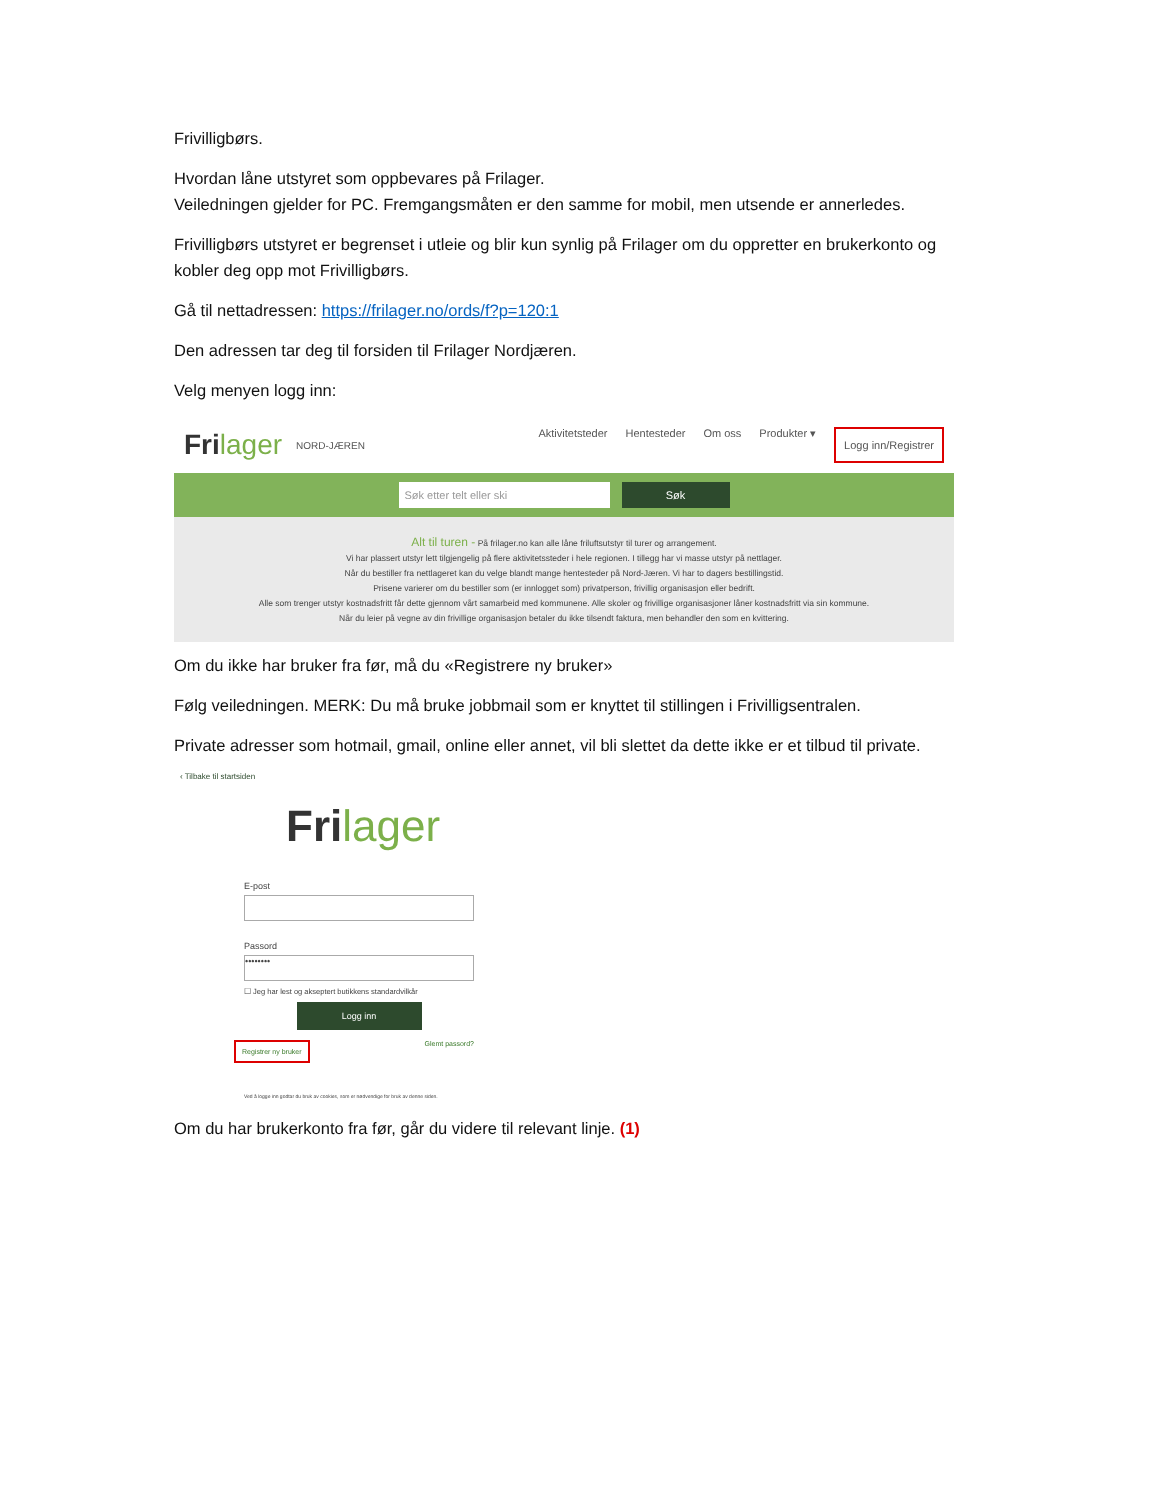Frivilligbørs.
Hvordan låne utstyret som oppbevares på Frilager.
Veiledningen gjelder for PC. Fremgangsmåten er den samme for mobil, men utsende er annerledes.
Frivilligbørs utstyret er begrenset i utleie og blir kun synlig på Frilager om du oppretter en brukerkonto og kobler deg opp mot Frivilligbørs.
Gå til nettadressen: https://frilager.no/ords/f?p=120:1
Den adressen tar deg til forsiden til Frilager Nordjæren.
Velg menyen logg inn:
Frilager NORD-JÆREN
Aktivitetsteder Hentesteder Om oss Produkter ▾ Logg inn/Registrer
Søk etter telt eller ski Søk
Alt til turen - På frilager.no kan alle låne friluftsutstyr til turer og arrangement.
Vi har plassert utstyr lett tilgjengelig på flere aktivitetssteder i hele regionen. I tillegg har vi masse utstyr på nettlager.
Når du bestiller fra nettlageret kan du velge blandt mange hentesteder på Nord-Jæren. Vi har to dagers bestillingstid.
Prisene varierer om du bestiller som (er innlogget som) privatperson, frivillig organisasjon eller bedrift.
Alle som trenger utstyr kostnadsfritt får dette gjennom vårt samarbeid med kommunene. Alle skoler og frivillige organisasjoner låner kostnadsfritt via sin kommune.
Når du leier på vegne av din frivillige organisasjon betaler du ikke tilsendt faktura, men behandler den som en kvittering.
Om du ikke har bruker fra før, må du «Registrere ny bruker»
Følg veiledningen. MERK: Du må bruke jobbmail som er knyttet til stillingen i Frivilligsentralen.
Private adresser som hotmail, gmail, online eller annet, vil bli slettet da dette ikke er et tilbud til private.
‹ Tilbake til startsiden
Frilager
E-post
Passord
••••••••
☐ Jeg har lest og akseptert butikkens standardvilkår
Logg inn
Registrer ny bruker Glemt passord?
Ved å logge inn godtar du bruk av cookies, som er nødvendige for bruk av denne siden.
Om du har brukerkonto fra før, går du videre til relevant linje. (1)